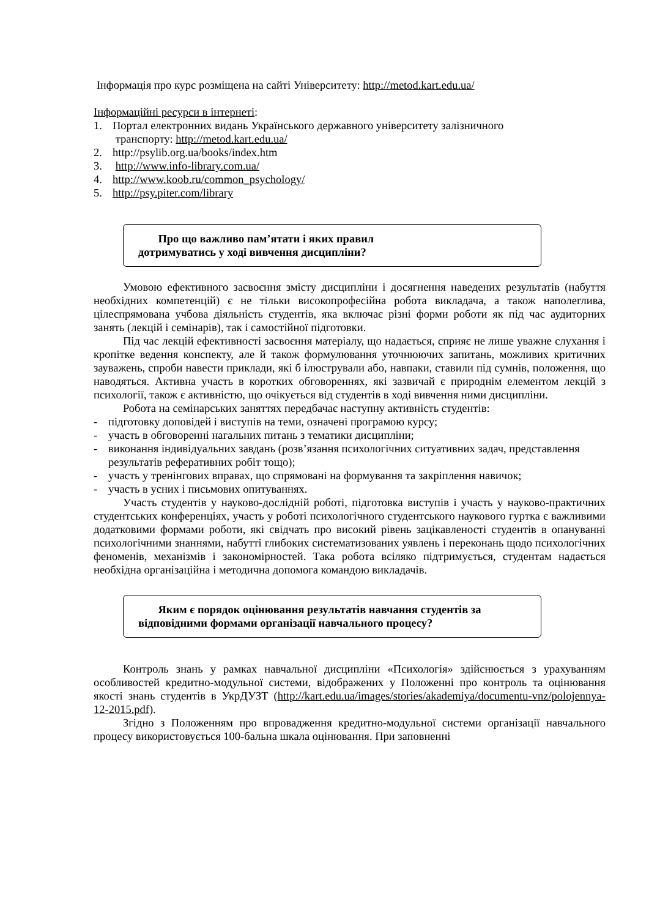Інформація про курс розміщена на сайті Університету: http://metod.kart.edu.ua/
Інформаційні ресурси в інтернеті:
1. Портал електронних видань Українського державного університету залізничного
транспорту: http://metod.kart.edu.ua/
2. http://psylib.org.ua/books/index.htm
3. http://www.info-library.com.ua/
4. http://www.koob.ru/common_psychology/
5. http://psy.piter.com/library
Про що важливо пам’ятати і яких правил
дотримуватись у ході вивчення дисципліни?
Умовою ефективного засвоєння змісту дисципліни і досягнення наведених результатів (набуття необхідних компетенцій) є не тільки високопрофесійна робота викладача, а також наполеглива, цілеспрямована учбова діяльність студентів, яка включає різні форми роботи як під час аудиторних занять (лекцій і семінарів), так і самостійної підготовки.
Під час лекцій ефективності засвоєння матеріалу, що надається, сприяє не лише уважне слухання і кропітке ведення конспекту, але й також формулювання уточнюючих запитань, можливих критичних зауважень, спроби навести приклади, які б ілюстрували або, навпаки, ставили під сумнів, положення, що наводяться. Активна участь в коротких обговореннях, які зазвичай є природнім елементом лекцій з психології, також є активністю, що очікується від студентів в ході вивчення ними дисципліни.
Робота на семінарських заняттях передбачає наступну активність студентів:
- підготовку доповідей і виступів на теми, означені програмою курсу;
- участь в обговоренні нагальних питань з тематики дисципліни;
- виконання індивідуальних завдань (розв’язання психологічних ситуативних задач, представлення результатів реферативних робіт тощо);
- участь у тренінгових вправах, що спрямовані на формування та закріплення навичок;
- участь в усних і письмових опитуваннях.
Участь студентів у науково-дослідній роботі, підготовка виступів і участь у науково-практичних студентських конференціях, участь у роботі психологічного студентського наукового гуртка є важливими додатковими формами роботи, які свідчать про високий рівень зацікавленості студентів в опануванні психологічними знаннями, набутті глибоких систематизованих уявлень і переконань щодо психологічних феноменів, механізмів і закономірностей. Така робота всіляко підтримується, студентам надається необхідна організаційна і методична допомога командою викладачів.
Яким є порядок оцінювання результатів навчання студентів за відповідними формами організації навчального процесу?
Контроль знань у рамках навчальної дисципліни «Психологія» здійснюється з урахуванням особливостей кредитно-модульної системи, відображених у Положенні про контроль та оцінювання якості знань студентів в УкрДУЗТ (http://kart.edu.ua/images/stories/akademiya/documentu-vnz/polojennya-12-2015.pdf).
Згідно з Положенням про впровадження кредитно-модульної системи організації навчального процесу використовується 100-бальна шкала оцінювання. При заповненні